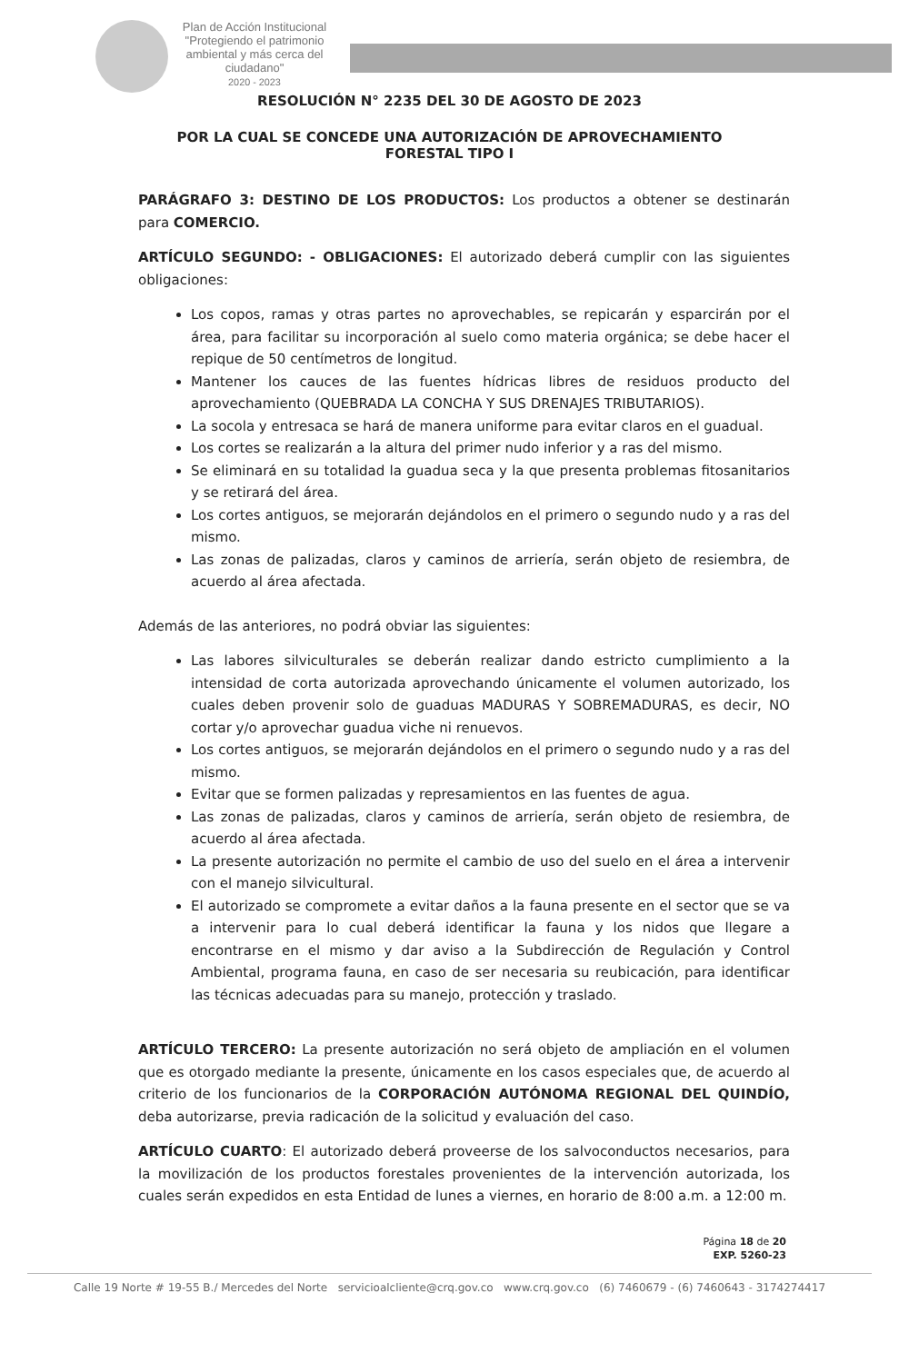Plan de Acción Institucional
"Protegiendo el patrimonio ambiental y más cerca del ciudadano"
2020 - 2023
RESOLUCIÓN N° 2235 DEL 30 DE AGOSTO DE 2023
POR LA CUAL SE CONCEDE UNA AUTORIZACIÓN DE APROVECHAMIENTO
FORESTAL TIPO I
PARÁGRAFO 3: DESTINO DE LOS PRODUCTOS: Los productos a obtener se destinarán para COMERCIO.
ARTÍCULO SEGUNDO: - OBLIGACIONES: El autorizado deberá cumplir con las siguientes obligaciones:
Los copos, ramas y otras partes no aprovechables, se repicarán y esparcirán por el área, para facilitar su incorporación al suelo como materia orgánica; se debe hacer el repique de 50 centímetros de longitud.
Mantener los cauces de las fuentes hídricas libres de residuos producto del aprovechamiento (QUEBRADA LA CONCHA Y SUS DRENAJES TRIBUTARIOS).
La socola y entresaca se hará de manera uniforme para evitar claros en el guadual.
Los cortes se realizarán a la altura del primer nudo inferior y a ras del mismo.
Se eliminará en su totalidad la guadua seca y la que presenta problemas fitosanitarios y se retirará del área.
Los cortes antiguos, se mejorarán dejándolos en el primero o segundo nudo y a ras del mismo.
Las zonas de palizadas, claros y caminos de arriería, serán objeto de resiembra, de acuerdo al área afectada.
Además de las anteriores, no podrá obviar las siguientes:
Las labores silviculturales se deberán realizar dando estricto cumplimiento a la intensidad de corta autorizada aprovechando únicamente el volumen autorizado, los cuales deben provenir solo de guaduas MADURAS Y SOBREMADURAS, es decir, NO cortar y/o aprovechar guadua viche ni renuevos.
Los cortes antiguos, se mejorarán dejándolos en el primero o segundo nudo y a ras del mismo.
Evitar que se formen palizadas y represamientos en las fuentes de agua.
Las zonas de palizadas, claros y caminos de arriería, serán objeto de resiembra, de acuerdo al área afectada.
La presente autorización no permite el cambio de uso del suelo en el área a intervenir con el manejo silvicultural.
El autorizado se compromete a evitar daños a la fauna presente en el sector que se va a intervenir para lo cual deberá identificar la fauna y los nidos que llegare a encontrarse en el mismo y dar aviso a la Subdirección de Regulación y Control Ambiental, programa fauna, en caso de ser necesaria su reubicación, para identificar las técnicas adecuadas para su manejo, protección y traslado.
ARTÍCULO TERCERO: La presente autorización no será objeto de ampliación en el volumen que es otorgado mediante la presente, únicamente en los casos especiales que, de acuerdo al criterio de los funcionarios de la CORPORACIÓN AUTÓNOMA REGIONAL DEL QUINDÍO, deba autorizarse, previa radicación de la solicitud y evaluación del caso.
ARTÍCULO CUARTO: El autorizado deberá proveerse de los salvoconductos necesarios, para la movilización de los productos forestales provenientes de la intervención autorizada, los cuales serán expedidos en esta Entidad de lunes a viernes, en horario de 8:00 a.m. a 12:00 m.
Página 18 de 20
EXP. 5260-23
Calle 19 Norte # 19-55 B./ Mercedes del Norte servicioalcliente@crq.gov.co www.crq.gov.co (6) 7460679 - (6) 7460643 - 3174274417